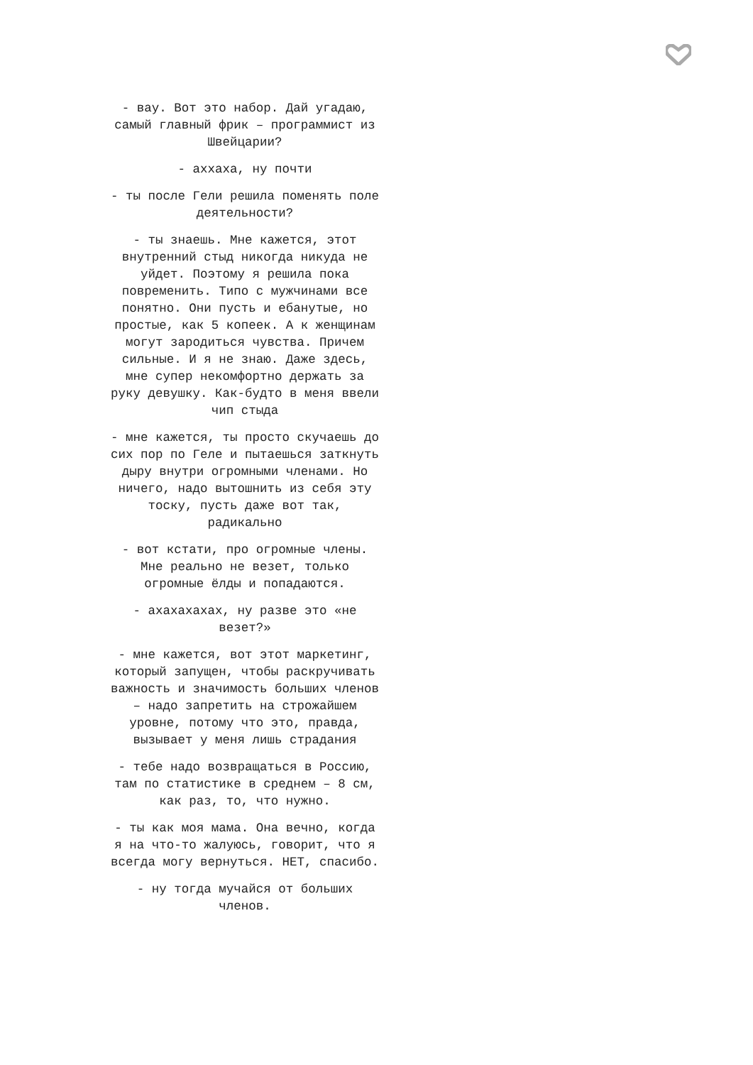- вау. Вот это набор. Дай угадаю, самый главный фрик – программист из Швейцарии?
- аххаха, ну почти
- ты после Гели решила поменять поле деятельности?
- ты знаешь. Мне кажется, этот внутренний стыд никогда никуда не уйдет. Поэтому я решила пока повременить. Типо с мужчинами все понятно. Они пусть и ебанутые, но простые, как 5 копеек. А к женщинам могут зародиться чувства. Причем сильные. И я не знаю. Даже здесь, мне супер некомфортно держать за руку девушку. Как-будто в меня ввели чип стыда
- мне кажется, ты просто скучаешь до сих пор по Геле и пытаешься заткнуть дыру внутри огромными членами. Но ничего, надо вытошнить из себя эту тоску, пусть даже вот так, радикально
- вот кстати, про огромные члены. Мне реально не везет, только огромные ёлды и попадаются.
- ахахахахах, ну разве это «не везет?»
- мне кажется, вот этот маркетинг, который запущен, чтобы раскручивать важность и значимость больших членов – надо запретить на строжайшем уровне, потому что это, правда, вызывает у меня лишь страдания
- тебе надо возвращаться в Россию, там по статистике в среднем – 8 см, как раз, то, что нужно.
- ты как моя мама. Она вечно, когда я на что-то жалуюсь, говорит, что я всегда могу вернуться. НЕТ, спасибо.
- ну тогда мучайся от больших членов.